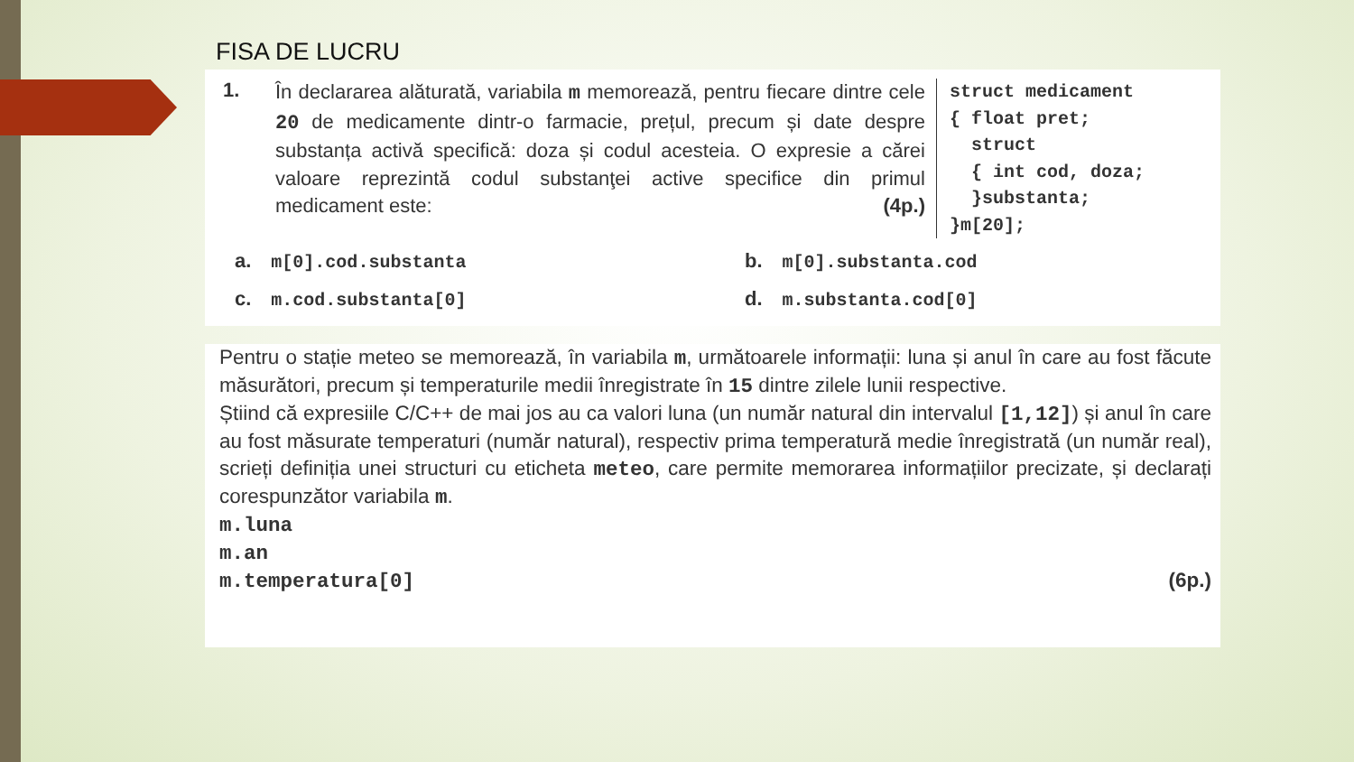FISA DE LUCRU
1.
În declararea alăturată, variabila m memorează, pentru fiecare dintre cele 20 de medicamente dintr-o farmacie, prețul, precum și date despre substanța activă specifică: doza și codul acesteia. O expresie a cărei valoare reprezintă codul substanţei active specifice din primul medicament este: (4p.)
struct medicament { float pret; struct { int cod, doza; }substanta; }m[20];
a. m[0].cod.substanta
b. m[0].substanta.cod
c. m.cod.substanta[0]
d. m.substanta.cod[0]
Pentru o stație meteo se memorează, în variabila m, următoarele informații: luna și anul în care au fost făcute măsurători, precum și temperaturile medii înregistrate în 15 dintre zilele lunii respective.
Știind că expresiile C/C++ de mai jos au ca valori luna (un număr natural din intervalul [1,12]) și anul în care au fost măsurate temperaturi (număr natural), respectiv prima temperatură medie înregistrată (un număr real), scrieți definiția unei structuri cu eticheta meteo, care permite memorarea informațiilor precizate, și declarați corespunzător variabila m.
m.luna
m.an
m.temperatura[0] (6p.)